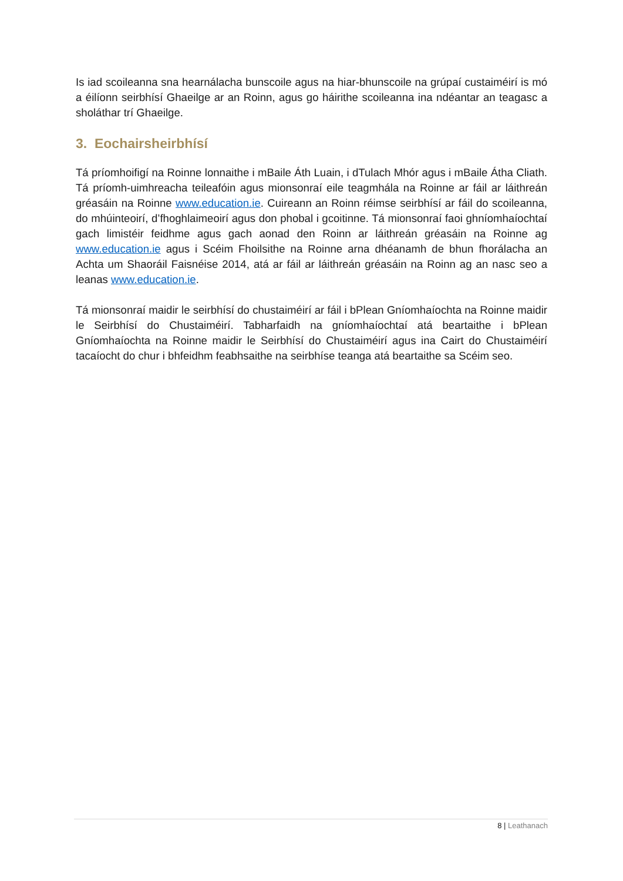Is iad scoileanna sna hearnálacha bunscoile agus na hiar-bhunscoile na grúpaí custaiméirí is mó a éilíonn seirbhísí Ghaeilge ar an Roinn, agus go háirithe scoileanna ina ndéantar an teagasc a sholáthar trí Ghaeilge.
3. Eochairsheirbhísí
Tá príomhoifigí na Roinne lonnaithe i mBaile Áth Luain, i dTulach Mhór agus i mBaile Átha Cliath. Tá príomh-uimhreacha teileafóin agus mionsonraí eile teagmhála na Roinne ar fáil ar láithreán gréasáin na Roinne www.education.ie. Cuireann an Roinn réimse seirbhísí ar fáil do scoileanna, do mhúinteoirí, d’fhoghlaimeoirí agus don phobal i gcoitinne. Tá mionsonraí faoi ghníomhaíochtaí gach limistéir feidhme agus gach aonad den Roinn ar láithreán gréasáin na Roinne ag www.education.ie agus i Scéim Fhoilsithe na Roinne arna dhéanamh de bhun fhorálacha an Achta um Shaoráil Faisnéise 2014, atá ar fáil ar láithreán gréasáin na Roinn ag an nasc seo a leanas www.education.ie.
Tá mionsonraí maidir le seirbhísí do chustaiméirí ar fáil i bPlean Gníomhaíochta na Roinne maidir le Seirbhísí do Chustaiméirí. Tabharfaidh na gníomhaíochtaí atá beartaithe i bPlean Gníomhaíochta na Roinne maidir le Seirbhísí do Chustaiméirí agus ina Cairt do Chustaiméirí tacaíocht do chur i bhfeidhm feabhsaithe na seirbhíse teanga atá beartaithe sa Scéim seo.
8 | Leathanach